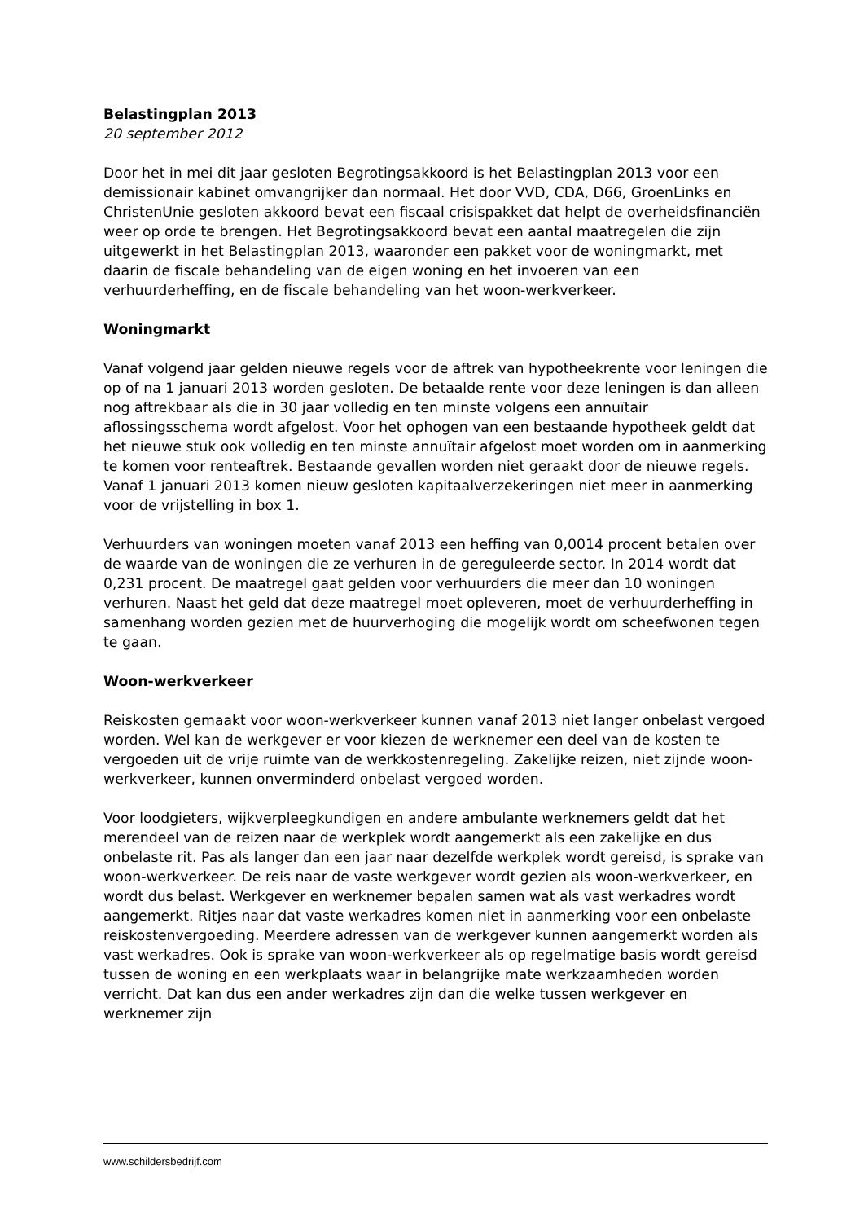Belastingplan 2013
20 september 2012
Door het in mei dit jaar gesloten Begrotingsakkoord is het Belastingplan 2013 voor een demissionair kabinet omvangrijker dan normaal. Het door VVD, CDA, D66, GroenLinks en ChristenUnie gesloten akkoord bevat een fiscaal crisispakket dat helpt de overheidsfinanciën weer op orde te brengen. Het Begrotingsakkoord bevat een aantal maatregelen die zijn uitgewerkt in het Belastingplan 2013, waaronder een pakket voor de woningmarkt, met daarin de fiscale behandeling van de eigen woning en het invoeren van een verhuurderheffing, en de fiscale behandeling van het woon-werkverkeer.
Woningmarkt
Vanaf volgend jaar gelden nieuwe regels voor de aftrek van hypotheekrente voor leningen die op of na 1 januari 2013 worden gesloten. De betaalde rente voor deze leningen is dan alleen nog aftrekbaar als die in 30 jaar volledig en ten minste volgens een annuïtair aflossingsschema wordt afgelost. Voor het ophogen van een bestaande hypotheek geldt dat het nieuwe stuk ook volledig en ten minste annuïtair afgelost moet worden om in aanmerking te komen voor renteaftrek. Bestaande gevallen worden niet geraakt door de nieuwe regels. Vanaf 1 januari 2013 komen nieuw gesloten kapitaalverzekeringen niet meer in aanmerking voor de vrijstelling in box 1.
Verhuurders van woningen moeten vanaf 2013 een heffing van 0,0014 procent betalen over de waarde van de woningen die ze verhuren in de gereguleerde sector. In 2014 wordt dat 0,231 procent. De maatregel gaat gelden voor verhuurders die meer dan 10 woningen verhuren. Naast het geld dat deze maatregel moet opleveren, moet de verhuurderheffing in samenhang worden gezien met de huurverhoging die mogelijk wordt om scheefwonen tegen te gaan.
Woon-werkverkeer
Reiskosten gemaakt voor woon-werkverkeer kunnen vanaf 2013 niet langer onbelast vergoed worden. Wel kan de werkgever er voor kiezen de werknemer een deel van de kosten te vergoeden uit de vrije ruimte van de werkkostenregeling. Zakelijke reizen, niet zijnde woon-werkverkeer, kunnen onverminderd onbelast vergoed worden.
Voor loodgieters, wijkverpleegkundigen en andere ambulante werknemers geldt dat het merendeel van de reizen naar de werkplek wordt aangemerkt als een zakelijke en dus onbelaste rit. Pas als langer dan een jaar naar dezelfde werkplek wordt gereisd, is sprake van woon-werkverkeer. De reis naar de vaste werkgever wordt gezien als woon-werkverkeer, en wordt dus belast. Werkgever en werknemer bepalen samen wat als vast werkadres wordt aangemerkt. Ritjes naar dat vaste werkadres komen niet in aanmerking voor een onbelaste reiskostenvergoeding. Meerdere adressen van de werkgever kunnen aangemerkt worden als vast werkadres. Ook is sprake van woon-werkverkeer als op regelmatige basis wordt gereisd tussen de woning en een werkplaats waar in belangrijke mate werkzaamheden worden verricht. Dat kan dus een ander werkadres zijn dan die welke tussen werkgever en werknemer zijn
www.schildersbedrijf.com